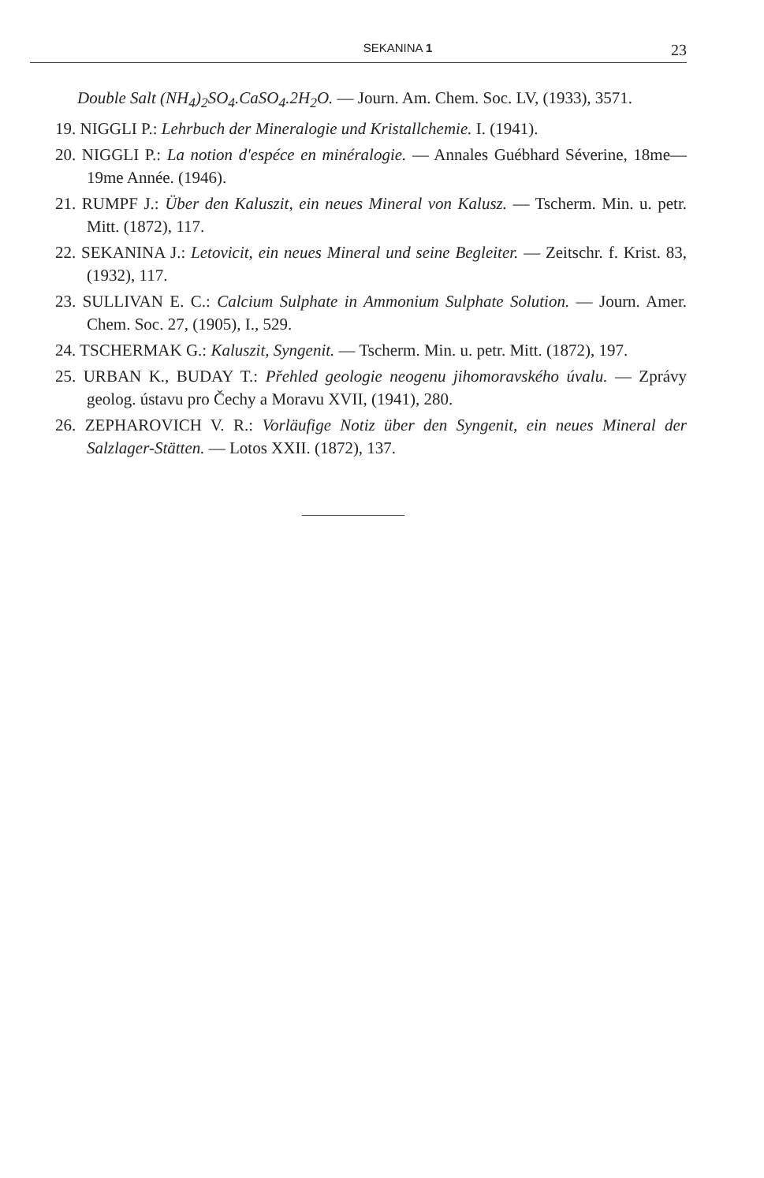SEKANINA 1 23
Double Salt (NH<sub>4</sub>)<sub>2</sub>SO<sub>4</sub>.CaSO<sub>4</sub>.2H<sub>2</sub>O. — Journ. Am. Chem. Soc. LV, (1933), 3571.
19. NIGGLI P.: Lehrbuch der Mineralogie und Kristallchemie. I. (1941).
20. NIGGLI P.: La notion d'espéce en minéralogie. — Annales Guébhard Séverine, 18me—19me Année. (1946).
21. RUMPF J.: Über den Kaluszit, ein neues Mineral von Kalusz. — Tscherm. Min. u. petr. Mitt. (1872), 117.
22. SEKANINA J.: Letovicit, ein neues Mineral und seine Begleiter. — Zeitschr. f. Krist. 83, (1932), 117.
23. SULLIVAN E. C.: Calcium Sulphate in Ammonium Sulphate Solution. — Journ. Amer. Chem. Soc. 27, (1905), I., 529.
24. TSCHERMAK G.: Kaluszit, Syngenit. — Tscherm. Min. u. petr. Mitt. (1872), 197.
25. URBAN K., BUDAY T.: Přehled geologie neogenu jihomoravského úvalu. — Zprávy geolog. ústavu pro Čechy a Moravu XVII, (1941), 280.
26. ZEPHAROVICH V. R.: Vorläufige Notiz über den Syngenit, ein neues Mineral der Salzlager-Stätten. — Lotos XXII. (1872), 137.